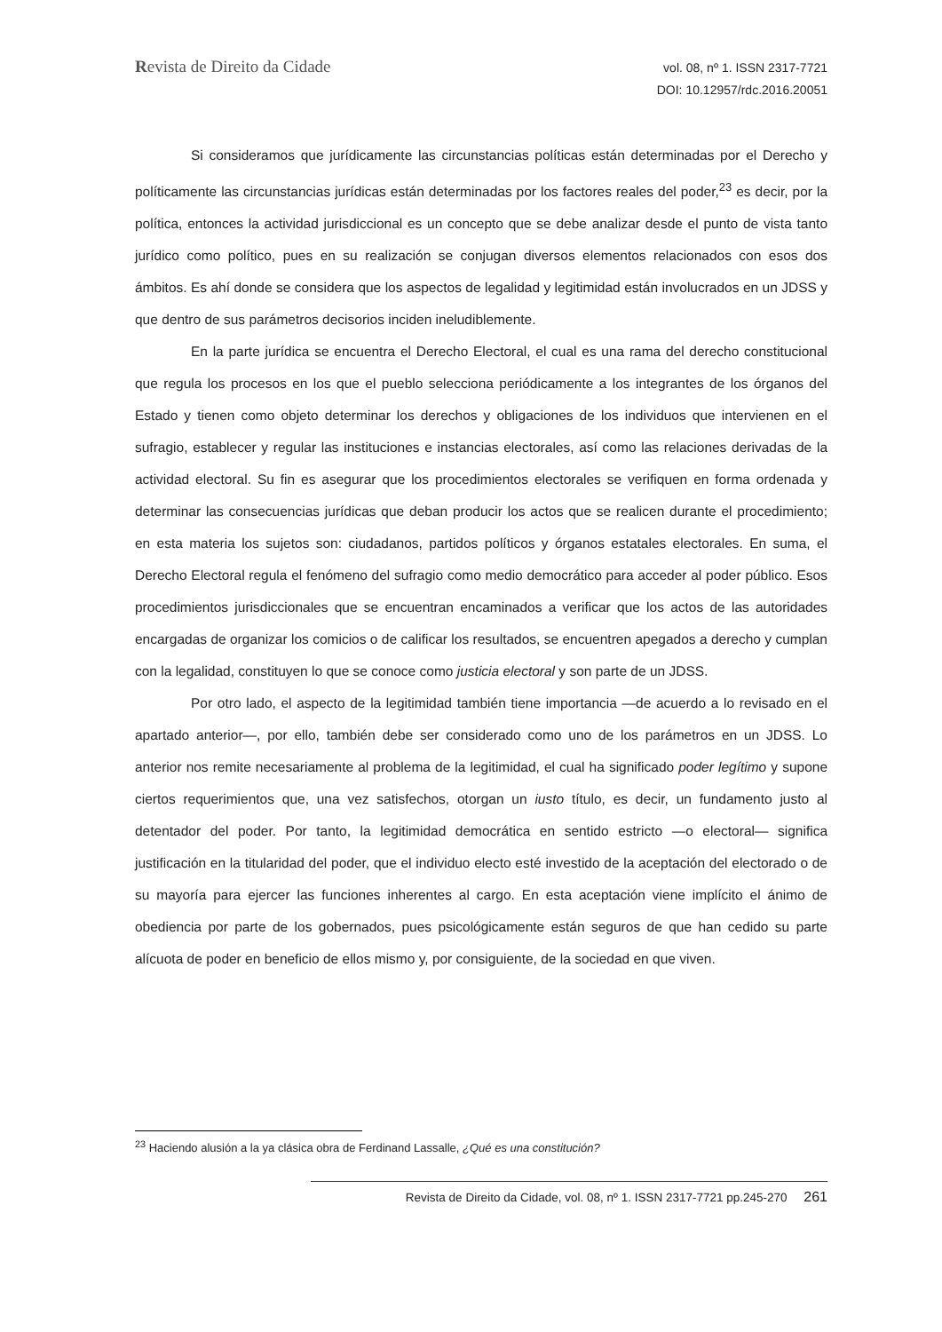Revista de Direito da Cidade
vol. 08, nº 1. ISSN 2317-7721
DOI: 10.12957/rdc.2016.20051
Si consideramos que jurídicamente las circunstancias políticas están determinadas por el Derecho y políticamente las circunstancias jurídicas están determinadas por los factores reales del poder,<sup>23</sup> es decir, por la política, entonces la actividad jurisdiccional es un concepto que se debe analizar desde el punto de vista tanto jurídico como político, pues en su realización se conjugan diversos elementos relacionados con esos dos ámbitos. Es ahí donde se considera que los aspectos de legalidad y legitimidad están involucrados en un JDSS y que dentro de sus parámetros decisorios inciden ineludiblemente.
En la parte jurídica se encuentra el Derecho Electoral, el cual es una rama del derecho constitucional que regula los procesos en los que el pueblo selecciona periódicamente a los integrantes de los órganos del Estado y tienen como objeto determinar los derechos y obligaciones de los individuos que intervienen en el sufragio, establecer y regular las instituciones e instancias electorales, así como las relaciones derivadas de la actividad electoral. Su fin es asegurar que los procedimientos electorales se verifiquen en forma ordenada y determinar las consecuencias jurídicas que deban producir los actos que se realicen durante el procedimiento; en esta materia los sujetos son: ciudadanos, partidos políticos y órganos estatales electorales. En suma, el Derecho Electoral regula el fenómeno del sufragio como medio democrático para acceder al poder público. Esos procedimientos jurisdiccionales que se encuentran encaminados a verificar que los actos de las autoridades encargadas de organizar los comicios o de calificar los resultados, se encuentren apegados a derecho y cumplan con la legalidad, constituyen lo que se conoce como justicia electoral y son parte de un JDSS.
Por otro lado, el aspecto de la legitimidad también tiene importancia —de acuerdo a lo revisado en el apartado anterior—, por ello, también debe ser considerado como uno de los parámetros en un JDSS. Lo anterior nos remite necesariamente al problema de la legitimidad, el cual ha significado poder legítimo y supone ciertos requerimientos que, una vez satisfechos, otorgan un iusto título, es decir, un fundamento justo al detentador del poder. Por tanto, la legitimidad democrática en sentido estricto —o electoral— significa justificación en la titularidad del poder, que el individuo electo esté investido de la aceptación del electorado o de su mayoría para ejercer las funciones inherentes al cargo. En esta aceptación viene implícito el ánimo de obediencia por parte de los gobernados, pues psicológicamente están seguros de que han cedido su parte alícuota de poder en beneficio de ellos mismo y, por consiguiente, de la sociedad en que viven.
<sup>23</sup> Haciendo alusión a la ya clásica obra de Ferdinand Lassalle, ¿Qué es una constitución?
Revista de Direito da Cidade, vol. 08, nº 1. ISSN 2317-7721 pp.245-270 261